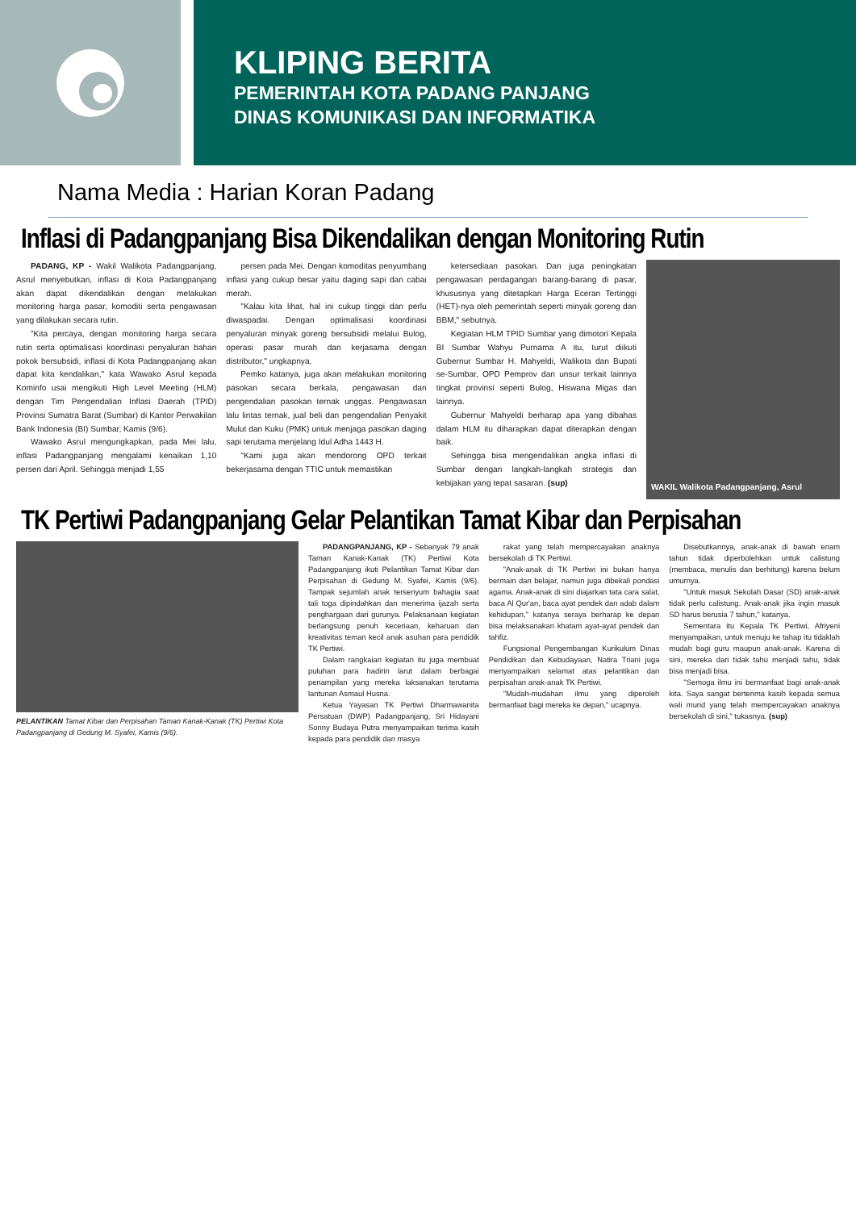KLIPING BERITA
PEMERINTAH KOTA PADANG PANJANG
DINAS KOMUNIKASI DAN INFORMATIKA
Nama Media : Harian Koran Padang
Inflasi di Padangpanjang Bisa Dikendalikan dengan Monitoring Rutin
PADANG, KP - Wakil Walikota Padangpanjang, Asrul menyebutkan, inflasi di Kota Padangpanjang akan dapat dikendalikan dengan melakukan monitoring harga pasar, komoditi serta pengawasan yang dilakukan secara rutin.
"Kita percaya, dengan monitoring harga secara rutin serta optimalisasi koordinasi penyaluran bahan pokok bersubsidi, inflasi di Kota Padangpanjang akan dapat kita kendalikan," kata Wawako Asrul kepada Kominfo usai mengikuti High Level Meeting (HLM) dengan Tim Pengendalian Inflasi Daerah (TPID) Provinsi Sumatra Barat (Sumbar) di Kantor Perwakilan Bank Indonesia (BI) Sumbar, Kamis (9/6).
Wawako Asrul mengungkapkan, pada Mei lalu, inflasi Padangpanjang mengalami kenaikan 1,10 persen dari April. Sehingga menjadi 1,55
persen pada Mei. Dengan komoditas penyumbang inflasi yang cukup besar yaitu daging sapi dan cabai merah.
"Kalau kita lihat, hal ini cukup tinggi dan perlu diwaspadai. Dengan optimalisasi koordinasi penyaluran minyak goreng bersubsidi melalui Bulog, operasi pasar murah dan kerjasama dengan distributor," ungkapnya.
Pemko katanya, juga akan melakukan monitoring pasokan secara berkala, pengawasan dan pengendalian pasokan ternak unggas. Pengawasan lalu lintas ternak, jual beli dan pengendalian Penyakit Mulut dan Kuku (PMK) untuk menjaga pasokan daging sapi terutama menjelang Idul Adha 1443 H.
"Kami juga akan mendorong OPD terkait bekerjasama dengan TTIC untuk memastikan
ketersediaan pasokan. Dan juga peningkatan pengawasan perdagangan barang-barang di pasar, khususnya yang ditetapkan Harga Eceran Tertinggi (HET)-nya oleh pemerintah seperti minyak goreng dan BBM," sebutnya.
Kegiatan HLM TPID Sumbar yang dimotori Kepala BI Sumbar Wahyu Purnama A itu, turut diikuti Gubernur Sumbar H. Mahyeldi, Walikota dan Bupati se-Sumbar, OPD Pemprov dan unsur terkait lainnya tingkat provinsi seperti Bulog, Hiswana Migas dan lainnya.
Gubernur Mahyeldi berharap apa yang dibahas dalam HLM itu diharapkan dapat diterapkan dengan baik.
Sehingga bisa mengendalikan angka inflasi di Sumbar dengan langkah-langkah strategis dan kebijakan yang tepat sasaran. (sup)
WAKIL Walikota Padangpanjang, Asrul
TK Pertiwi Padangpanjang Gelar Pelantikan Tamat Kibar dan Perpisahan
PELANTIKAN Tamat Kibar dan Perpisahan Taman Kanak-Kanak (TK) Pertiwi Kota Padangpanjang di Gedung M. Syafei, Kamis (9/6).
PADANGPANJANG, KP - Sebanyak 79 anak Taman Kanak-Kanak (TK) Pertiwi Kota Padangpanjang ikuti Pelantikan Tamat Kibar dan Perpisahan di Gedung M. Syafei, Kamis (9/6). Tampak sejumlah anak tersenyum bahagia saat tali toga dipindahkan dan menerima ijazah serta penghargaan dari gurunya. Pelaksanaan kegiatan berlangsung penuh keceriaan, keharuan dan kreativitas teman kecil anak asuhan para pendidik TK Pertiwi.
Dalam rangkaian kegiatan itu juga membuat puluhan para hadirin larut dalam berbagai penampilan yang mereka laksanakan terutama lantunan Asmaul Husna.
Ketua Yayasan TK Pertiwi Dharmawanita Persatuan (DWP) Padangpanjang, Sri Hidayani Sonny Budaya Putra menyampaikan terima kasih kepada para pendidik dan masya
rakat yang telah mempercayakan anaknya bersekolah di TK Pertiwi.
"Anak-anak di TK Pertiwi ini bukan hanya bermain dan belajar, namun juga dibekali pondasi agama. Anak-anak di sini diajarkan tata cara salat, baca Al Qur'an, baca ayat pendek dan adab dalam kehidupan," katanya seraya berharap ke depan bisa melaksanakan khatam ayat-ayat pendek dan tahfiz.
Fungsional Pengembangan Kurikulum Dinas Pendidikan dan Kebudayaan, Natira Triani juga menyampaikan selamat atas pelantikan dan perpisahan anak-anak TK Pertiwi.
"Mudah-mudahan ilmu yang diperoleh bermanfaat bagi mereka ke depan," ucapnya.
Disebutkannya, anak-anak di bawah enam tahun tidak diperbolehkan untuk calistung (membaca, menulis dan berhitung) karena belum umurnya.
"Untuk masuk Sekolah Dasar (SD) anak-anak tidak perlu calistung. Anak-anak jika ingin masuk SD harus berusia 7 tahun," katanya.
Sementara itu Kepala TK Pertiwi, Afriyeni menyampaikan, untuk menuju ke tahap itu tidaklah mudah bagi guru maupun anak-anak. Karena di sini, mereka dari tidak tahu menjadi tahu, tidak bisa menjadi bisa.
"Semoga ilmu ini bermanfaat bagi anak-anak kita. Saya sangat berterima kasih kepada semua wali murid yang telah mempercayakan anaknya bersekolah di sini," tukasnya. (sup)